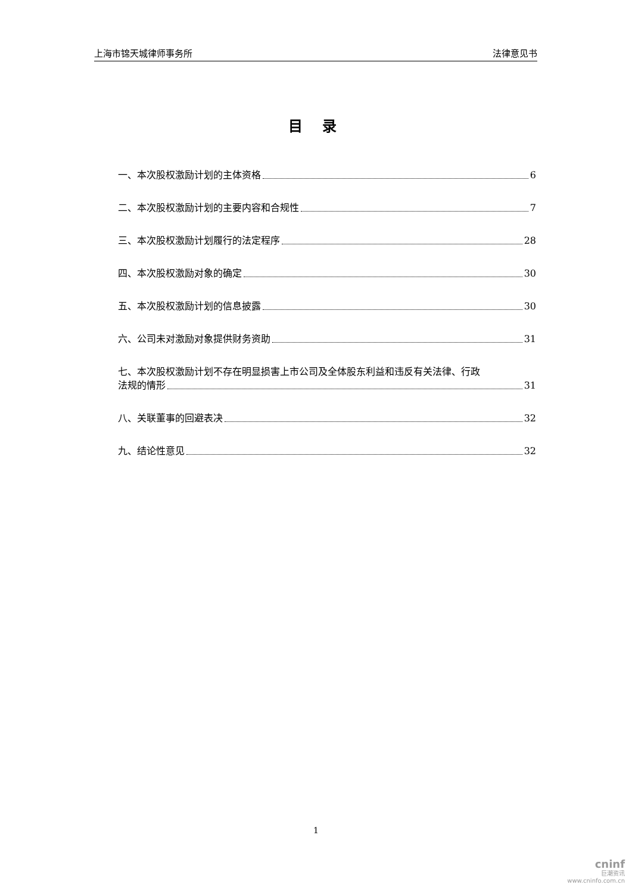上海市锦天城律师事务所 法律意见书
目 录
一、本次股权激励计划的主体资格 6
二、本次股权激励计划的主要内容和合规性 7
三、本次股权激励计划履行的法定程序 28
四、本次股权激励对象的确定 30
五、本次股权激励计划的信息披露 30
六、公司未对激励对象提供财务资助 31
七、本次股权激励计划不存在明显损害上市公司及全体股东利益和违反有关法律、行政
法规的情形 31
八、关联董事的回避表决 32
九、结论性意见 32
1
cninf
巨潮资讯
www.cninfo.com.cn